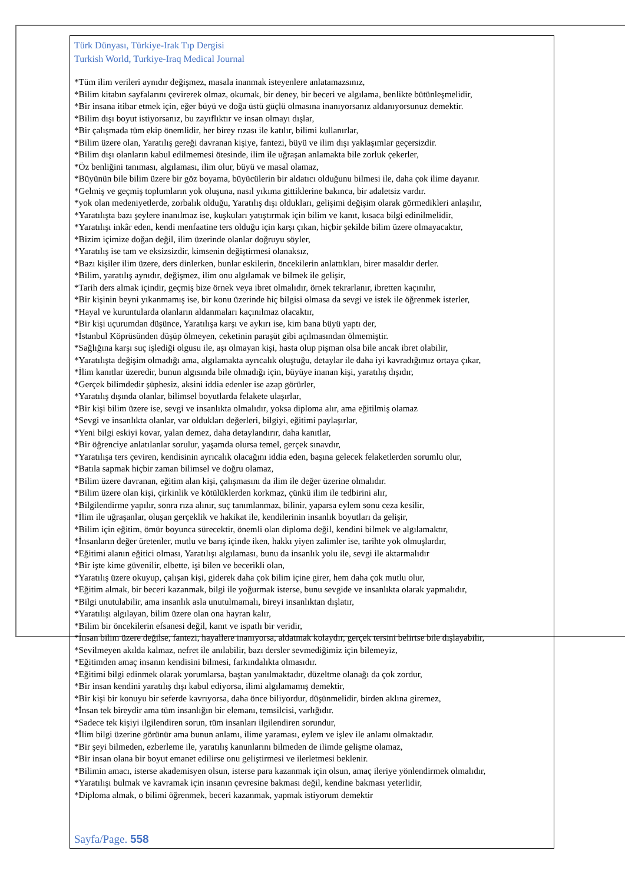Türk Dünyası, Türkiye-Irak Tıp Dergisi
Turkish World, Turkiye-Iraq Medical Journal
*Tüm ilim verileri aynıdır değişmez, masala inanmak isteyenlere anlatamazsınız,
*Bilim kitabın sayfalarını çevirerek olmaz, okumak, bir deney, bir beceri ve algılama, benlikte bütünleşmelidir,
*Bir insana itibar etmek için, eğer büyü ve doğa üstü güçlü olmasına inanıyorsanız aldanıyorsunuz demektir.
*Bilim dışı boyut istiyorsanız, bu zayıflıktır ve insan olmayı dışlar,
*Bir çalışmada tüm ekip önemlidir, her birey rızası ile katılır, bilimi kullanırlar,
*Bilim üzere olan, Yaratılış gereği davranan kişiye, fantezi, büyü ve ilim dışı yaklaşımlar geçersizdir.
*Bilim dışı olanların kabul edilmemesi ötesinde, ilim ile uğraşan anlamakta bile zorluk çekerler,
*Öz benliğini tanıması, algılaması, ilim olur, büyü ve masal olamaz,
*Büyünün bile bilim üzere bir göz boyama, büyücülerin bir aldatıcı olduğunu bilmesi ile, daha çok ilime dayanır.
*Gelmiş ve geçmiş toplumların yok oluşuna, nasıl yıkıma gittiklerine bakınca, bir adaletsiz vardır.
*yok olan medeniyetlerde, zorbalık olduğu, Yaratılış dışı oldukları, gelişimi değişim olarak görmedikleri anlaşılır,
*Yaratılışta bazı şeylere inanılmaz ise, kuşkuları yatıştırmak için bilim ve kanıt, kısaca bilgi edinilmelidir,
*Yaratılışı inkâr eden, kendi menfaatine ters olduğu için karşı çıkan, hiçbir şekilde bilim üzere olmayacaktır,
*Bizim içimize doğan değil, ilim üzerinde olanlar doğruyu söyler,
*Yaratılış ise tam ve eksizsizdir, kimsenin değiştirmesi olanaksız,
*Bazı kişiler ilim üzere, ders dinlerken, bunlar eskilerin, öncekilerin anlattıkları, birer masaldır derler.
*Bilim, yaratılış aynıdır, değişmez, ilim onu algılamak ve bilmek ile gelişir,
*Tarih ders almak içindir, geçmiş bize örnek veya ibret olmalıdır, örnek tekrarlanır, ibretten kaçınılır,
*Bir kişinin beyni yıkanmamış ise, bir konu üzerinde hiç bilgisi olmasa da sevgi ve istek ile öğrenmek isterler,
*Hayal ve kuruntularda olanların aldanmaları kaçınılmaz olacaktır,
*Bir kişi uçurumdan düşünce, Yaratılışa karşı ve aykırı ise, kim bana büyü yaptı der,
*İstanbul Köprüsünden düşüp ölmeyen, ceketinin paraşüt gibi açılmasından ölmemiştir.
*Sağlığına karşı suç işlediği olgusu ile, aşı olmayan kişi, hasta olup pişman olsa bile ancak ibret olabilir,
*Yaratılışta değişim olmadığı ama, algılamakta ayrıcalık oluştuğu, detaylar ile daha iyi kavradığımız ortaya çıkar,
*İlim kanıtlar üzeredir, bunun algısında bile olmadığı için, büyüye inanan kişi, yaratılış dışıdır,
*Gerçek bilimdedir şüphesiz, aksini iddia edenler ise azap görürler,
*Yaratılış dışında olanlar, bilimsel boyutlarda felakete ulaşırlar,
*Bir kişi bilim üzere ise, sevgi ve insanlıkta olmalıdır, yoksa diploma alır, ama eğitilmiş olamaz
*Sevgi ve insanlıkta olanlar, var oldukları değerleri, bilgiyi, eğitimi paylaşırlar,
*Yeni bilgi eskiyi kovar, yalan demez, daha detaylandırır, daha kanıtlar,
*Bir öğrenciye anlatılanlar sorulur, yaşamda olursa temel, gerçek sınavdır,
*Yaratılışa ters çeviren, kendisinin ayrıcalık olacağını iddia eden, başına gelecek felaketlerden sorumlu olur,
*Batıla sapmak hiçbir zaman bilimsel ve doğru olamaz,
*Bilim üzere davranan, eğitim alan kişi, çalışmasını da ilim ile değer üzerine olmalıdır.
*Bilim üzere olan kişi, çirkinlik ve kötülüklerden korkmaz, çünkü ilim ile tedbirini alır,
*Bilgilendirme yapılır, sonra rıza alınır, suç tanımlanmaz, bilinir, yaparsa eylem sonu ceza kesilir,
*İlim ile uğraşanlar, oluşan gerçeklik ve hakikat ile, kendilerinin insanlık boyutları da gelişir,
*Bilim için eğitim, ömür boyunca sürecektir, önemli olan diploma değil, kendini bilmek ve algılamaktır,
*İnsanların değer üretenler, mutlu ve barış içinde iken, hakkı yiyen zalimler ise, tarihte yok olmuşlardır,
*Eğitimi alanın eğitici olması, Yaratılışı algılaması, bunu da insanlık yolu ile, sevgi ile aktarmalıdır
*Bir işte kime güvenilir, elbette, işi bilen ve becerikli olan,
*Yaratılış üzere okuyup, çalışan kişi, giderek daha çok bilim içine girer, hem daha çok mutlu olur,
*Eğitim almak, bir beceri kazanmak, bilgi ile yoğurmak isterse, bunu sevgide ve insanlıkta olarak yapmalıdır,
*Bilgi unutulabilir, ama insanlık asla unutulmamalı, bireyi insanlıktan dışlatır,
*Yaratılışı algılayan, bilim üzere olan ona hayran kalır,
*Bilim bir öncekilerin efsanesi değil, kanıt ve ispatlı bir veridir,
*İnsan bilim üzere değilse, fantezi, hayallere inanıyorsa, aldatmak kolaydır, gerçek tersini belirtse bile dışlayabilir,
*Sevilmeyen akılda kalmaz, nefret ile anılabilir, bazı dersler sevmediğimiz için bilemeyiz,
*Eğitimden amaç insanın kendisini bilmesi, farkındalıkta olmasıdır.
*Eğitimi bilgi edinmek olarak yorumlarsa, baştan yanılmaktadır, düzeltme olanağı da çok zordur,
*Bir insan kendini yaratılış dışı kabul ediyorsa, ilimi algılamamış demektir,
*Bir kişi bir konuyu bir seferde kavrıyorsa, daha önce biliyordur, düşünmelidir, birden aklına giremez,
*İnsan tek bireydir ama tüm insanlığın bir elemanı, temsilcisi, varlığıdır.
*Sadece tek kişiyi ilgilendiren sorun, tüm insanları ilgilendiren sorundur,
*İlim bilgi üzerine görünür ama bunun anlamı, ilime yaraması, eylem ve işlev ile anlamı olmaktadır.
*Bir şeyi bilmeden, ezberleme ile, yaratılış kanunlarını bilmeden de ilimde gelişme olamaz,
*Bir insan olana bir boyut emanet edilirse onu geliştirmesi ve ilerletmesi beklenir.
*Bilimin amacı, isterse akademisyen olsun, isterse para kazanmak için olsun, amaç ileriye yönlendirmek olmalıdır,
*Yaratılışı bulmak ve kavramak için insanın çevresine bakması değil, kendine bakması yeterlidir,
*Diploma almak, o bilimi öğrenmek, beceri kazanmak, yapmak istiyorum demektir
Sayfa/Page. 558